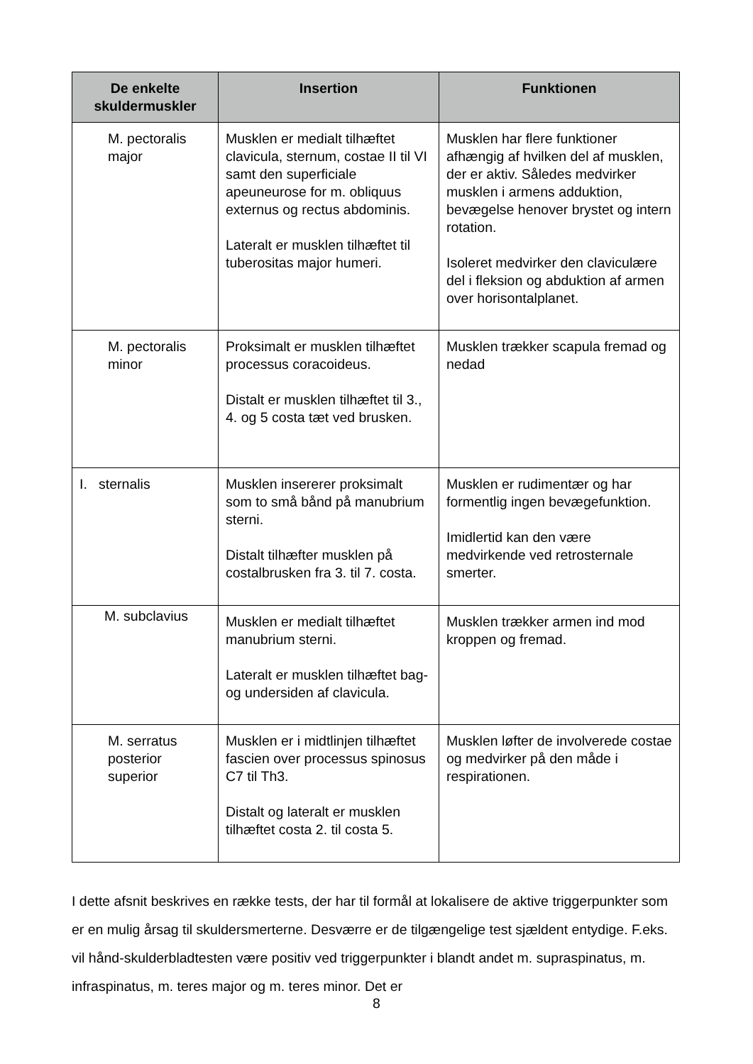| De enkelte skuldermuskler | Insertion | Funktionen |
| --- | --- | --- |
| M. pectoralis major | Musklen er medialt tilhæftet clavicula, sternum, costae II til VI samt den superficiale apeuneurose for m. obliquus externus og rectus abdominis. Lateralt er musklen tilhæftet til tuberositas major humeri. | Musklen har flere funktioner afhængig af hvilken del af musklen, der er aktiv. Således medvirker musklen i armens adduktion, bevægelse henover brystet og intern rotation. Isoleret medvirker den claviculære del i fleksion og abduktion af armen over horisontalplanet. |
| M. pectoralis minor | Proksimalt er musklen tilhæftet processus coracoideus. Distalt er musklen tilhæftet til 3., 4. og 5 costa tæt ved brusken. | Musklen trækker scapula fremad og nedad |
| I. sternalis | Musklen insererer proksimalt som to små bånd på manubrium sterni. Distalt tilhæfter musklen på costalbrusken fra 3. til 7. costa. | Musklen er rudimentær og har formentlig ingen bevægefunktion. Imidlertid kan den være medvirkende ved retrosternale smerter. |
| M. subclavius | Musklen er medialt tilhæftet manubrium sterni. Lateralt er musklen tilhæftet bag- og undersiden af clavicula. | Musklen trækker armen ind mod kroppen og fremad. |
| M. serratus posterior superior | Musklen er i midtlinjen tilhæftet fascien over processus spinosus C7 til Th3. Distalt og lateralt er musklen tilhæftet costa 2. til costa 5. | Musklen løfter de involverede costae og medvirker på den måde i respirationen. |
I dette afsnit beskrives en række tests, der har til formål at lokalisere de aktive triggerpunkter som er en mulig årsag til skuldersmerterne. Desværre er de tilgængelige test sjældent entydige. F.eks. vil hånd-skulderbladtesten være positiv ved triggerpunkter i blandt andet m. supraspinatus, m. infraspinatus, m. teres major og m. teres minor. Det er
8